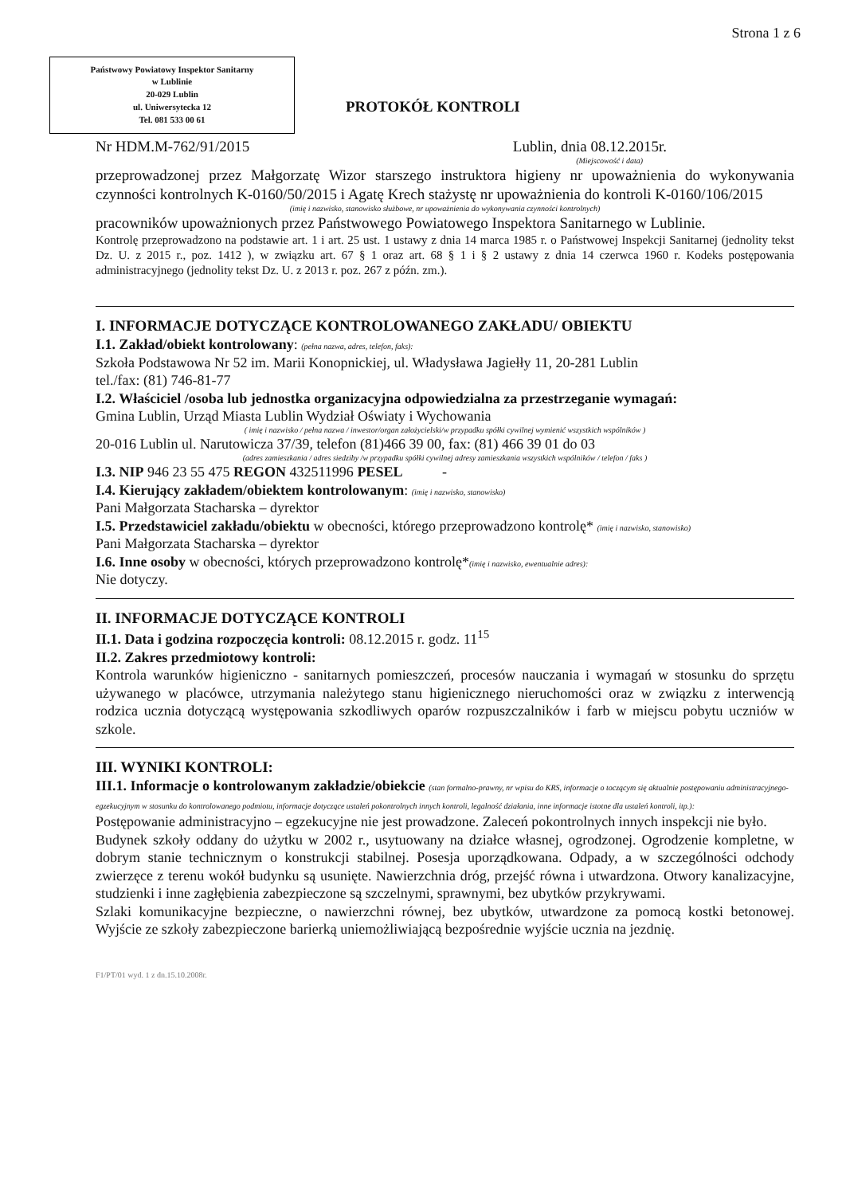Strona 1 z 6
Państwowy Powiatowy Inspektor Sanitarny
w Lublinie
20-029 Lublin
ul. Uniwersytecka 12
Tel. 081 533 00 61
PROTOKÓŁ KONTROLI
Nr HDM.M-762/91/2015 Lublin, dnia 08.12.2015r.
(Miejscowość i data)
przeprowadzonej przez Małgorzatę Wizor starszego instruktora higieny nr upoważnienia do wykonywania czynności kontrolnych K-0160/50/2015 i Agatę Krech stażystę nr upoważnienia do kontroli K-0160/106/2015
(imię i nazwisko, stanowisko służbowe, nr upoważnienia do wykonywania czynności kontrolnych)
pracowników upoważnionych przez Państwowego Powiatowego Inspektora Sanitarnego w Lublinie.
Kontrolę przeprowadzono na podstawie art. 1 i art. 25 ust. 1 ustawy z dnia 14 marca 1985 r. o Państwowej Inspekcji Sanitarnej (jednolity tekst Dz. U. z 2015 r., poz. 1412 ), w związku art. 67 § 1 oraz art. 68 § 1 i § 2 ustawy z dnia 14 czerwca 1960 r. Kodeks postępowania administracyjnego (jednolity tekst Dz. U. z 2013 r. poz. 267 z późn. zm.).
I. INFORMACJE DOTYCZĄCE KONTROLOWANEGO ZAKŁADU/ OBIEKTU
I.1. Zakład/obiekt kontrolowany: (pełna nazwa, adres, telefon, faks):
Szkoła Podstawowa Nr 52 im. Marii Konopnickiej, ul. Władysława Jagiełły 11, 20-281 Lublin
tel./fax: (81) 746-81-77
I.2. Właściciel /osoba lub jednostka organizacyjna odpowiedzialna za przestrzeganie wymagań:
Gmina Lublin, Urząd Miasta Lublin Wydział Oświaty i Wychowania
( imię i nazwisko / pełna nazwa / inwestor/organ założycielski/w przypadku spółki cywilnej wymienić wszystkich wspólników )
20-016 Lublin ul. Narutowicza 37/39, telefon (81)466 39 00, fax: (81) 466 39 01 do 03
(adres zamieszkania / adres siedziby /w przypadku spółki cywilnej adresy zamieszkania wszystkich wspólników / telefon / faks )
I.3. NIP 946 23 55 475 REGON 432511996 PESEL -
I.4. Kierujący zakładem/obiektem kontrolowanym: (imię i nazwisko, stanowisko)
Pani Małgorzata Stacharska – dyrektor
I.5. Przedstawiciel zakładu/obiektu w obecności, którego przeprowadzono kontrolę* (imię i nazwisko, stanowisko)
Pani Małgorzata Stacharska – dyrektor
I.6. Inne osoby w obecności, których przeprowadzono kontrolę*(imię i nazwisko, ewentualnie adres):
Nie dotyczy.
II. INFORMACJE DOTYCZĄCE KONTROLI
II.1. Data i godzina rozpoczęcia kontroli: 08.12.2015 r. godz. 11<sup>15</sup>
II.2. Zakres przedmiotowy kontroli:
Kontrola warunków higieniczno - sanitarnych pomieszczeń, procesów nauczania i wymagań w stosunku do sprzętu używanego w placówce, utrzymania należytego stanu higienicznego nieruchomości oraz w związku z interwencją rodzica ucznia dotyczącą występowania szkodliwych oparów rozpuszczalników i farb w miejscu pobytu uczniów w szkole.
III. WYNIKI KONTROLI:
III.1. Informacje o kontrolowanym zakładzie/obiekcie (stan formalno-prawny, nr wpisu do KRS, informacje o toczącym się aktualnie postępowaniu administracyjnego-egzekucyjnym w stosunku do kontrolowanego podmiotu, informacje dotyczące ustaleń pokontrolnych innych kontroli, legalność działania, inne informacje istotne dla ustaleń kontroli, itp.):
Postępowanie administracyjno – egzekucyjne nie jest prowadzone. Zaleceń pokontrolnych innych inspekcji nie było.
Budynek szkoły oddany do użytku w 2002 r., usytuowany na działce własnej, ogrodzonej. Ogrodzenie kompletne, w dobrym stanie technicznym o konstrukcji stabilnej. Posesja uporządkowana. Odpady, a w szczególności odchody zwierzęce z terenu wokół budynku są usunięte. Nawierzchnia dróg, przejść równa i utwardzona. Otwory kanalizacyjne, studzienki i inne zagłębienia zabezpieczone są szczelnymi, sprawnymi, bez ubytków przykrywami.
Szlaki komunikacyjne bezpieczne, o nawierzchni równej, bez ubytków, utwardzone za pomocą kostki betonowej. Wyjście ze szkoły zabezpieczone barierką uniemożliwiającą bezpośrednie wyjście ucznia na jezdnię.
F1/PT/01 wyd. 1 z dn.15.10.2008r.